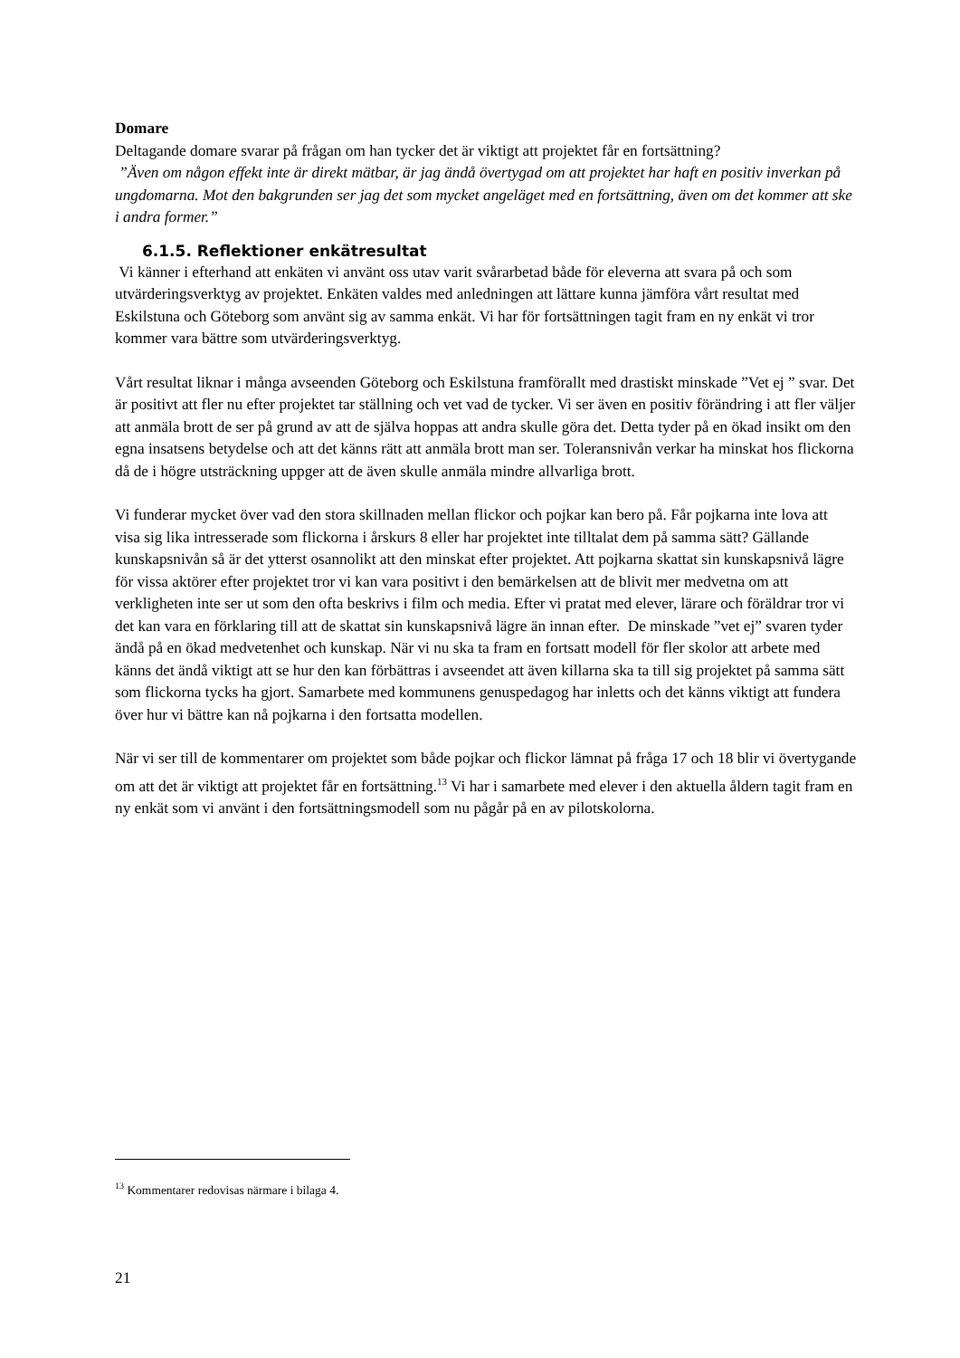Domare
Deltagande domare svarar på frågan om han tycker det är viktigt att projektet får en fortsättning?
”Även om någon effekt inte är direkt mätbar, är jag ändå övertygad om att projektet har haft en positiv inverkan på ungdomarna. Mot den bakgrunden ser jag det som mycket angeläget med en fortsättning, även om det kommer att ske i andra former.”
6.1.5. Reflektioner enkätresultat
Vi känner i efterhand att enkäten vi använt oss utav varit svårarbetad både för eleverna att svara på och som utvärderingsverktyg av projektet. Enkäten valdes med anledningen att lättare kunna jämföra vårt resultat med Eskilstuna och Göteborg som använt sig av samma enkät. Vi har för fortsättningen tagit fram en ny enkät vi tror kommer vara bättre som utvärderingsverktyg.
Vårt resultat liknar i många avseenden Göteborg och Eskilstuna framförallt med drastiskt minskade ”Vet ej ” svar. Det är positivt att fler nu efter projektet tar ställning och vet vad de tycker. Vi ser även en positiv förändring i att fler väljer att anmäla brott de ser på grund av att de själva hoppas att andra skulle göra det. Detta tyder på en ökad insikt om den egna insatsens betydelse och att det känns rätt att anmäla brott man ser. Toleransnivån verkar ha minskat hos flickorna då de i högre utsträckning uppger att de även skulle anmäla mindre allvarliga brott.
Vi funderar mycket över vad den stora skillnaden mellan flickor och pojkar kan bero på. Får pojkarna inte lova att visa sig lika intresserade som flickorna i årskurs 8 eller har projektet inte tilltalat dem på samma sätt? Gällande kunskapsnivån så är det ytterst osannolikt att den minskat efter projektet. Att pojkarna skattat sin kunskapsnivå lägre för vissa aktörer efter projektet tror vi kan vara positivt i den bemärkelsen att de blivit mer medvetna om att verkligheten inte ser ut som den ofta beskrivs i film och media. Efter vi pratat med elever, lärare och föräldrar tror vi det kan vara en förklaring till att de skattat sin kunskapsnivå lägre än innan efter. De minskade ”vet ej” svaren tyder ändå på en ökad medvetenhet och kunskap. När vi nu ska ta fram en fortsatt modell för fler skolor att arbete med känns det ändå viktigt att se hur den kan förbättras i avseendet att även killarna ska ta till sig projektet på samma sätt som flickorna tycks ha gjort. Samarbete med kommunens genuspedagog har inletts och det känns viktigt att fundera över hur vi bättre kan nå pojkarna i den fortsatta modellen.
När vi ser till de kommentarer om projektet som både pojkar och flickor lämnat på fråga 17 och 18 blir vi övertygande om att det är viktigt att projektet får en fortsättning.<sup>13</sup> Vi har i samarbete med elever i den aktuella åldern tagit fram en ny enkät som vi använt i den fortsättningsmodell som nu pågår på en av pilotskolorna.
<sup>13</sup> Kommentarer redovisas närmare i bilaga 4.
21